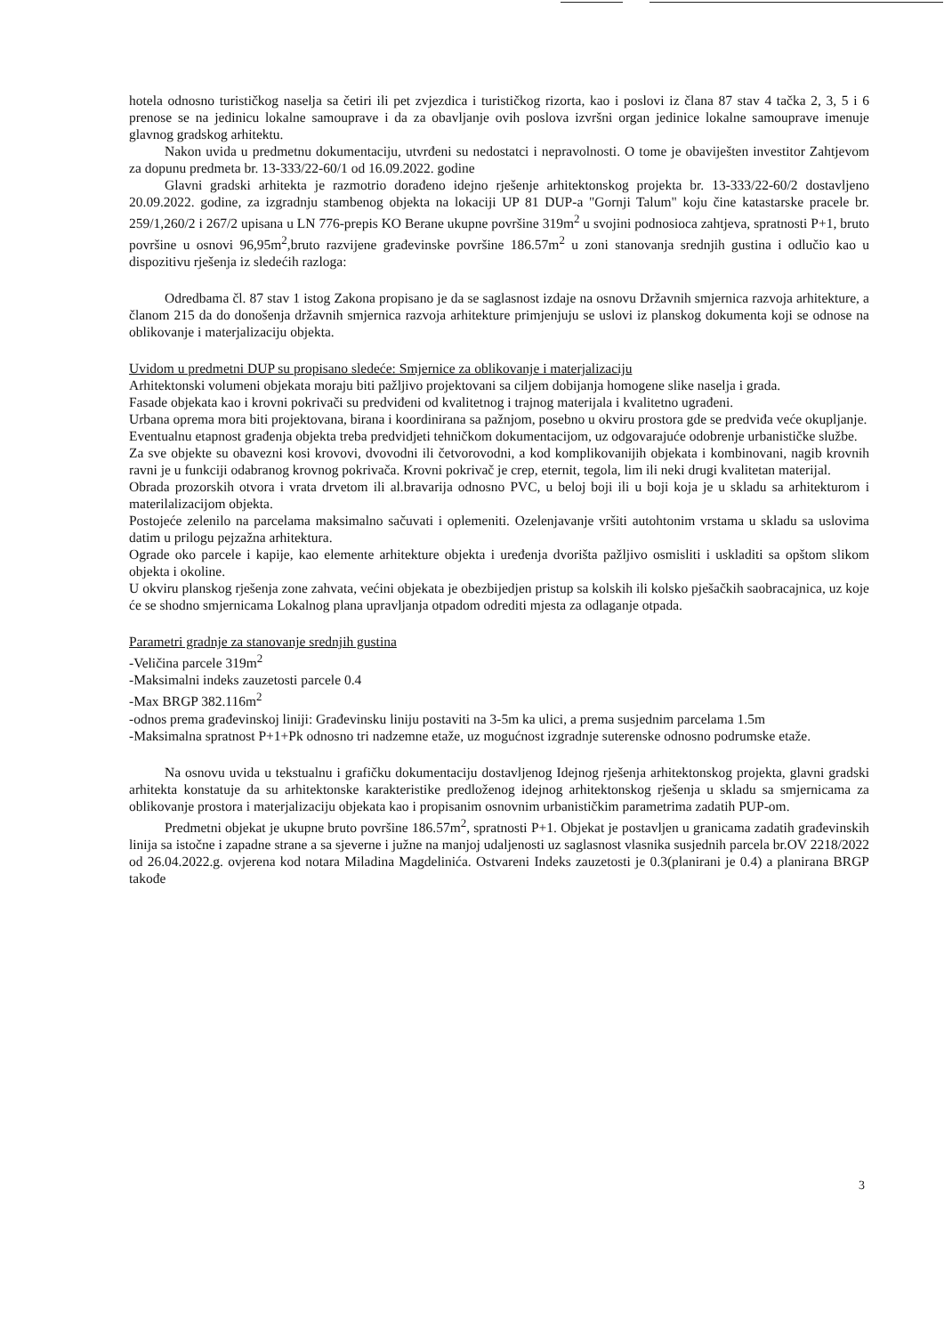hotela odnosno turističkog naselja sa četiri ili pet zvjezdica i turističkog rizorta, kao i poslovi iz člana 87 stav 4 tačka 2, 3, 5 i 6 prenose se na jedinicu lokalne samouprave i da za obavljanje ovih poslova izvršni organ jedinice lokalne samouprave imenuje glavnog gradskog arhitektu.
Nakon uvida u predmetnu dokumentaciju, utvrđeni su nedostatci i nepravolnosti. O tome je obaviješten investitor Zahtjevom za dopunu predmeta br. 13-333/22-60/1 od 16.09.2022. godine
Glavni gradski arhitekta je razmotrio dorađeno idejno rješenje arhitektonskog projekta br. 13-333/22-60/2 dostavljeno 20.09.2022. godine, za izgradnju stambenog objekta na lokaciji UP 81 DUP-a "Gornji Talum" koju čine katastarske pracele br. 259/1,260/2 i 267/2 upisana u LN 776-prepis KO Berane ukupne površine 319m<sup>2</sup> u svojini podnosioca zahtjeva, spratnosti P+1, bruto površine u osnovi 96,95m<sup>2</sup>,bruto razvijene građevinske površine 186.57m<sup>2</sup> u zoni stanovanja srednjih gustina i odlučio kao u dispozitivu rješenja iz sledećih razloga:
Odredbama čl. 87 stav 1 istog Zakona propisano je da se saglasnost izdaje na osnovu Državnih smjernica razvoja arhitekture, a članom 215 da do donošenja državnih smjernica razvoja arhitekture primjenjuju se uslovi iz planskog dokumenta koji se odnose na oblikovanje i materjalizaciju objekta.
Uvidom u predmetni DUP su propisano sledeće: Smjernice za oblikovanje i materjalizaciju
Arhitektonski volumeni objekata moraju biti pažljivo projektovani sa ciljem dobijanja homogene slike naselja i grada.
Fasade objekata kao i krovni pokrivači su predviđeni od kvalitetnog i trajnog materijala i kvalitetno ugrađeni.
Urbana oprema mora biti projektovana, birana i koordinirana sa pažnjom, posebno u okviru prostora gde se predviđa veće okupljanje.
Eventualnu etapnost građenja objekta treba predvidjeti tehničkom dokumentacijom, uz odgovarajuće odobrenje urbanističke službe.
Za sve objekte su obavezni kosi krovovi, dvovodni ili četvorovodni, a kod komplikovanijih objekata i kombinovani, nagib krovnih ravni je u funkciji odabranog krovnog pokrivača. Krovni pokrivač je crep, eternit, tegola, lim ili neki drugi kvalitetan materijal.
Obrada prozorskih otvora i vrata drvetom ili al.bravarija odnosno PVC, u beloj boji ili u boji koja je u skladu sa arhitekturom i materilalizacijom objekta.
Postojeće zelenilo na parcelama maksimalno sačuvati i oplemeniti. Ozelenjavanje vršiti autohtonim vrstama u skladu sa uslovima datim u prilogu pejzažna arhitektura.
Ograde oko parcele i kapije, kao elemente arhitekture objekta i uređenja dvorišta pažljivo osmisliti i uskladiti sa opštom slikom objekta i okoline.
U okviru planskog rješenja zone zahvata, većini objekata je obezbijedjen pristup sa kolskih ili kolsko pješačkih saobracajnica, uz koje će se shodno smjernicama Lokalnog plana upravljanja otpadom odrediti mjesta za odlaganje otpada.
Parametri gradnje za stanovanje srednjih gustina
-Veličina parcele 319m<sup>2</sup>
-Maksimalni indeks zauzetosti parcele 0.4
-Max BRGP 382.116m<sup>2</sup>
-odnos prema građevinskoj liniji: Građevinsku liniju postaviti na 3-5m ka ulici, a prema susjednim parcelama 1.5m
-Maksimalna spratnost P+1+Pk odnosno tri nadzemne etaže, uz mogućnost izgradnje suterenske odnosno podrumske etaže.
Na osnovu uvida u tekstualnu i grafičku dokumentaciju dostavljenog Idejnog rješenja arhitektonskog projekta, glavni gradski arhitekta konstatuje da su arhitektonske karakteristike predloženog idejnog arhitektonskog rješenja u skladu sa smjernicama za oblikovanje prostora i materjalizaciju objekata kao i propisanim osnovnim urbanističkim parametrima zadatih PUP-om.
Predmetni objekat je ukupne bruto površine 186.57m<sup>2</sup>, spratnosti P+1. Objekat je postavljen u granicama zadatih građevinskih linija sa istočne i zapadne strane a sa sjeverne i južne na manjoj udaljenosti uz saglasnost vlasnika susjednih parcela br.OV 2218/2022 od 26.04.2022.g. ovjerena kod notara Miladina Magdelinića. Ostvareni Indeks zauzetosti je 0.3(planirani je 0.4) a planirana BRGP takođe
3